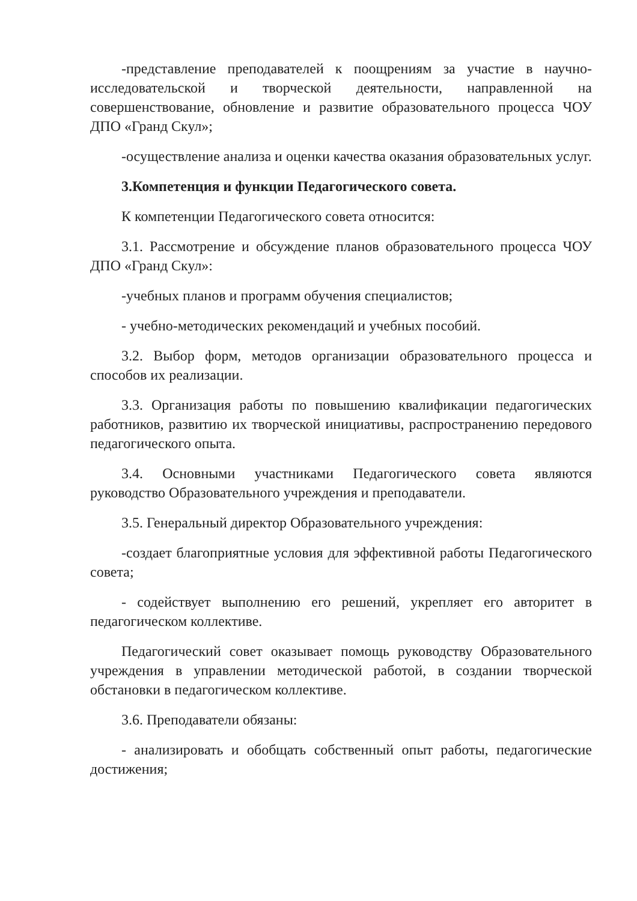-представление преподавателей к поощрениям за участие в научно-исследовательской и творческой деятельности, направленной на совершенствование, обновление и развитие образовательного процесса ЧОУ ДПО «Гранд Скул»;
-осуществление анализа и оценки качества оказания образовательных услуг.
3.Компетенция и функции Педагогического совета.
К компетенции Педагогического совета относится:
3.1. Рассмотрение и обсуждение планов образовательного процесса ЧОУ ДПО «Гранд Скул»:
-учебных планов и программ обучения специалистов;
- учебно-методических рекомендаций и учебных пособий.
3.2. Выбор форм, методов организации образовательного процесса и способов их реализации.
3.3. Организация работы по повышению квалификации педагогических работников, развитию их творческой инициативы, распространению передового педагогического опыта.
3.4. Основными участниками Педагогического совета являются руководство Образовательного учреждения и преподаватели.
3.5. Генеральный директор Образовательного учреждения:
-создает благоприятные условия для эффективной работы Педагогического совета;
- содействует выполнению его решений, укрепляет его авторитет в педагогическом коллективе.
Педагогический совет оказывает помощь руководству Образовательного учреждения в управлении методической работой, в создании творческой обстановки в педагогическом коллективе.
3.6. Преподаватели обязаны:
- анализировать и обобщать собственный опыт работы, педагогические достижения;